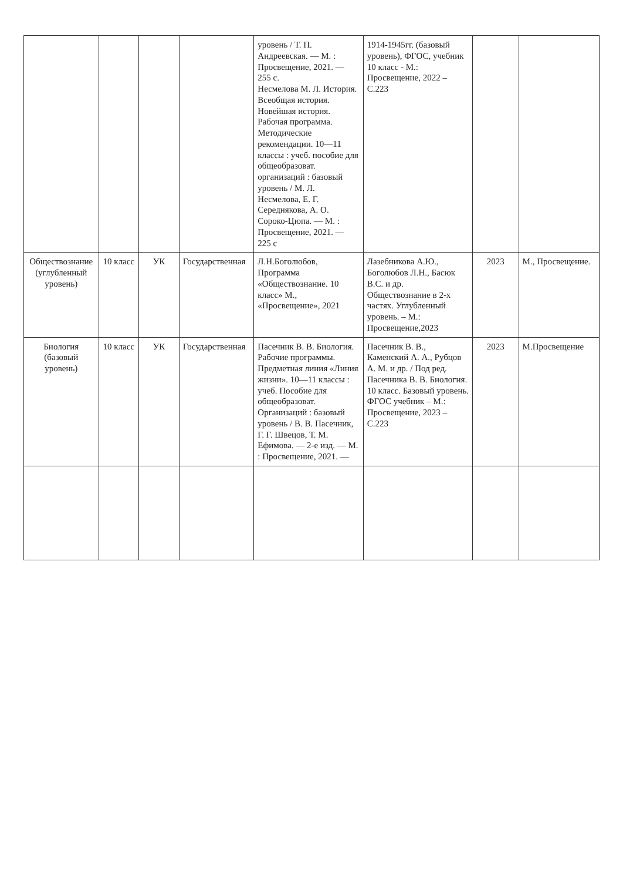| | | | | уровень / Т. П. Андреевская. — М. : Просвещение, 2021. — 255 с. Несмелова М. Л. История. Всеобщая история. Новейшая история. Рабочая программа. Методические рекомендации. 10—11 классы : учеб. пособие для общеобразоват. организаций : базовый уровень / М. Л. Несмелова, Е. Г. Середнякова, А. О. Сороко-Цюпа. — М. : Просвещение, 2021. — 225 с | 1914-1945гг. (базовый уровень), ФГОС, учебник 10 класс - М.: Просвещение, 2022 – С.223 | | |
| Обществознание (углубленный уровень) | 10 класс | УК | Государственная | Л.Н.Боголюбов, Программа «Обществознание. 10 класс» М., «Просвещение», 2021 | Лазебникова А.Ю., Боголюбов Л.Н., Басюк В.С. и др. Обществознание в 2-х частях. Углубленный уровень. – М.: Просвещение,2023 | 2023 | М., Просвещение. |
| Биология (базовый уровень) | 10 класс | УК | Государственная | Пасечник В. В. Биология. Рабочие программы. Предметная линия «Линия жизни». 10—11 классы : учеб. Пособие для общеобразоват. Организаций : базовый уровень / В. В. Пасечник, Г. Г. Швецов, Т. М. Ефимова. — 2-е изд. — М. : Просвещение, 2021. — | Пасечник В. В., Каменский А. А., Рубцов А. М. и др. / Под ред. Пасечника В. В. Биология. 10 класс. Базовый уровень. ФГОС учебник – М.: Просвещение, 2023 – С.223 | 2023 | М.Просвещение |